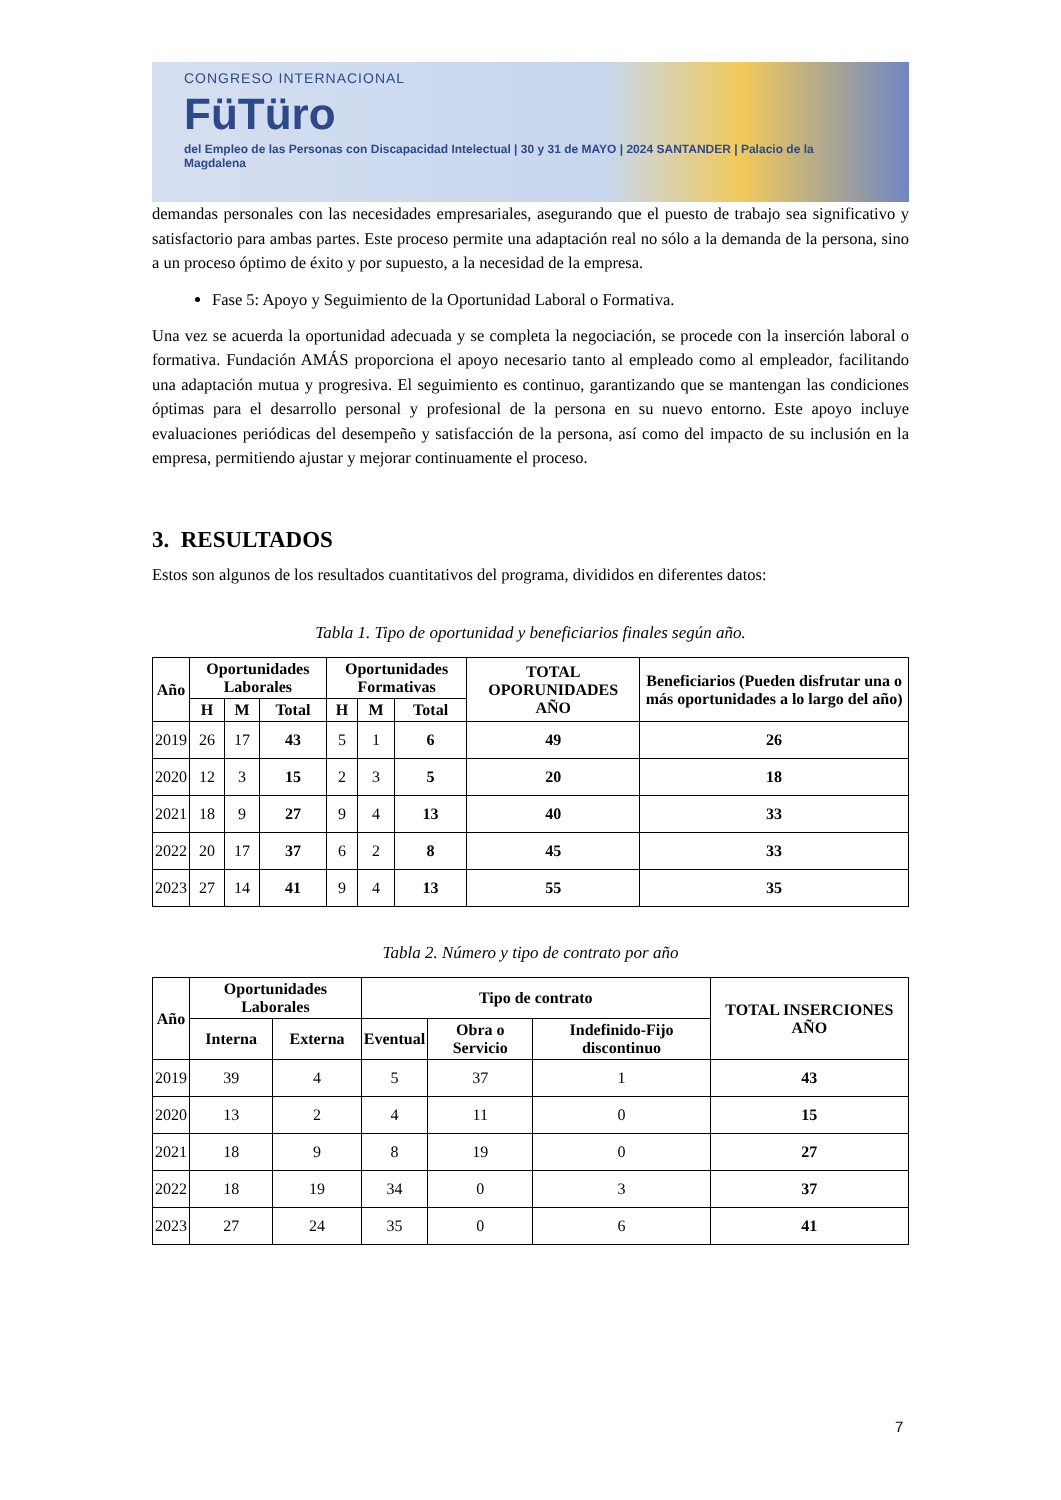CONGRESO INTERNACIONAL
FüTüro
del Empleo de las Personas con Discapacidad Intelectual | 30 y 31 de MAYO | 2024 SANTANDER | Palacio de la Magdalena
demandas personales con las necesidades empresariales, asegurando que el puesto de trabajo sea significativo y satisfactorio para ambas partes. Este proceso permite una adaptación real no sólo a la demanda de la persona, sino a un proceso óptimo de éxito y por supuesto, a la necesidad de la empresa.
Fase 5: Apoyo y Seguimiento de la Oportunidad Laboral o Formativa.
Una vez se acuerda la oportunidad adecuada y se completa la negociación, se procede con la inserción laboral o formativa. Fundación AMÁS proporciona el apoyo necesario tanto al empleado como al empleador, facilitando una adaptación mutua y progresiva. El seguimiento es continuo, garantizando que se mantengan las condiciones óptimas para el desarrollo personal y profesional de la persona en su nuevo entorno. Este apoyo incluye evaluaciones periódicas del desempeño y satisfacción de la persona, así como del impacto de su inclusión en la empresa, permitiendo ajustar y mejorar continuamente el proceso.
3. RESULTADOS
Estos son algunos de los resultados cuantitativos del programa, divididos en diferentes datos:
Tabla 1. Tipo de oportunidad y beneficiarios finales según año.
| Año | Oportunidades Laborales | | | Oportunidades Formativas | | | TOTAL OPORUNIDADES AÑO | Beneficiarios (Pueden disfrutar una o más oportunidades a lo largo del año) |
| --- | --- | --- | --- | --- | --- | --- | --- | --- |
| | H | M | Total | H | M | Total | | |
| 2019 | 26 | 17 | 43 | 5 | 1 | 6 | 49 | 26 |
| 2020 | 12 | 3 | 15 | 2 | 3 | 5 | 20 | 18 |
| 2021 | 18 | 9 | 27 | 9 | 4 | 13 | 40 | 33 |
| 2022 | 20 | 17 | 37 | 6 | 2 | 8 | 45 | 33 |
| 2023 | 27 | 14 | 41 | 9 | 4 | 13 | 55 | 35 |
Tabla 2. Número y tipo de contrato por año
| Año | Oportunidades Laborales | | Tipo de contrato | | | TOTAL INSERCIONES AÑO |
| --- | --- | --- | --- | --- | --- | --- |
| | Interna | Externa | Eventual | Obra o Servicio | Indefinido-Fijo discontinuo | |
| 2019 | 39 | 4 | 5 | 37 | 1 | 43 |
| 2020 | 13 | 2 | 4 | 11 | 0 | 15 |
| 2021 | 18 | 9 | 8 | 19 | 0 | 27 |
| 2022 | 18 | 19 | 34 | 0 | 3 | 37 |
| 2023 | 27 | 24 | 35 | 0 | 6 | 41 |
7